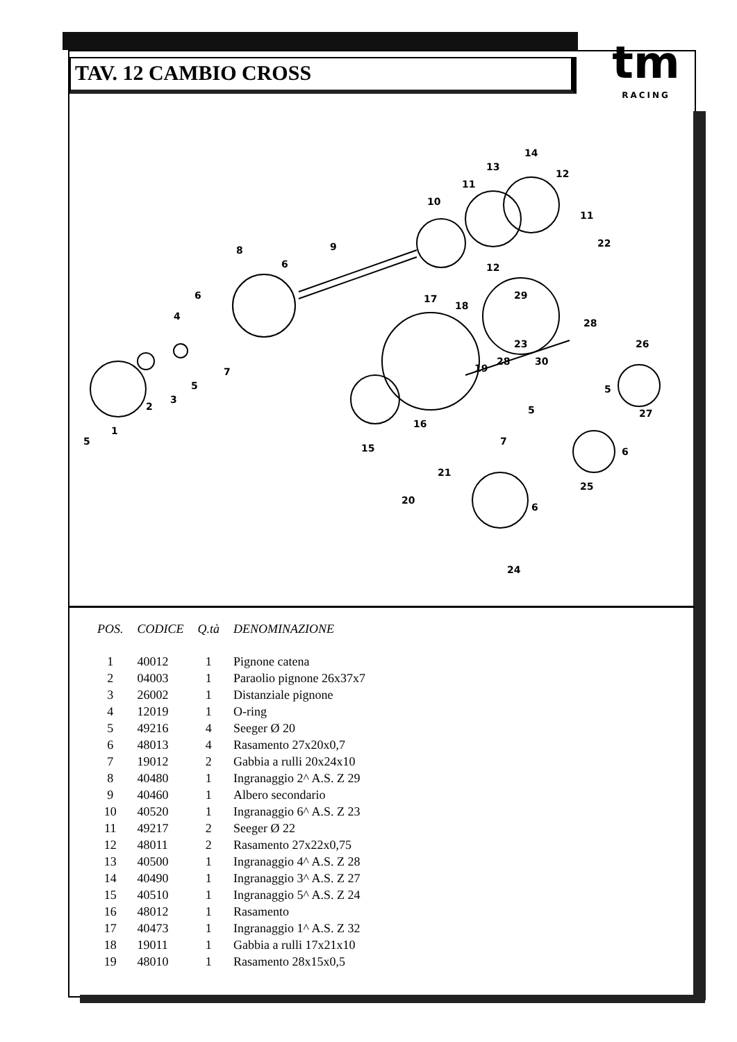TAV. 12 CAMBIO CROSS
tm
RACING
5
1
2
3
4
5
6
7
8
6
9
10
11
13
14
12
11
12
22
29
17
18
19
28
28
23
30
26
16
15
27
5
5
6
7
21
25
6
20
24
| POS. | CODICE | Q.tà | DENOMINAZIONE |
| --- | --- | --- | --- |
| 1 | 40012 | 1 | Pignone catena |
| 2 | 04003 | 1 | Paraolio pignone 26x37x7 |
| 3 | 26002 | 1 | Distanziale pignone |
| 4 | 12019 | 1 | O-ring |
| 5 | 49216 | 4 | Seeger Ø 20 |
| 6 | 48013 | 4 | Rasamento 27x20x0,7 |
| 7 | 19012 | 2 | Gabbia a rulli 20x24x10 |
| 8 | 40480 | 1 | Ingranaggio 2^ A.S. Z 29 |
| 9 | 40460 | 1 | Albero secondario |
| 10 | 40520 | 1 | Ingranaggio 6^ A.S. Z 23 |
| 11 | 49217 | 2 | Seeger Ø 22 |
| 12 | 48011 | 2 | Rasamento 27x22x0,75 |
| 13 | 40500 | 1 | Ingranaggio 4^ A.S. Z 28 |
| 14 | 40490 | 1 | Ingranaggio 3^ A.S. Z 27 |
| 15 | 40510 | 1 | Ingranaggio 5^ A.S. Z 24 |
| 16 | 48012 | 1 | Rasamento |
| 17 | 40473 | 1 | Ingranaggio 1^ A.S. Z 32 |
| 18 | 19011 | 1 | Gabbia a rulli 17x21x10 |
| 19 | 48010 | 1 | Rasamento 28x15x0,5 |